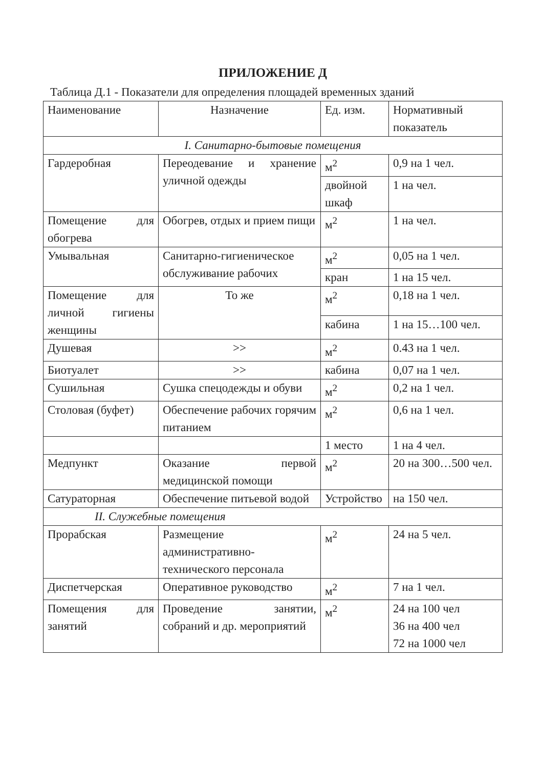ПРИЛОЖЕНИЕ Д
Таблица Д.1 - Показатели для определения площадей временных зданий
| Наименование | Назначение | Ед. изм. | Нормативный показатель |
| I. Санитарно-бытовые помещения | | | |
| Гардеробная | Переодевание и хранение уличной одежды | м<sup>2</sup> | 0,9 на 1 чел. |
| | | двойной шкаф | 1 на чел. |
| Помещение для обогрева | Обогрев, отдых и прием пищи | м<sup>2</sup> | 1 на чел. |
| Умывальная | Санитарно-гигиеническое обслуживание рабочих | м<sup>2</sup> | 0,05 на 1 чел. |
| | | кран | 1 на 15 чел. |
| Помещение для личной гигиены женщины | То же | м<sup>2</sup> | 0,18 на 1 чел. |
| | | кабина | 1 на 15…100 чел. |
| Душевая | >> | м<sup>2</sup> | 0.43 на 1 чел. |
| Биотуалет | >> | кабина | 0,07 на 1 чел. |
| Сушильная | Сушка спецодежды и обуви | м<sup>2</sup> | 0,2 на 1 чел. |
| Столовая (буфет) | Обеспечение рабочих горячим питанием | м<sup>2</sup> | 0,6 на 1 чел. |
| | | 1 место | 1 на 4 чел. |
| Медпункт | Оказание первой медицинской помощи | м<sup>2</sup> | 20 на 300…500 чел. |
| Сатураторная | Обеспечение питьевой водой | Устройство | на 150 чел. |
| II. Служебные помещения | | | |
| Прорабская | Размещение административно-технического персонала | м<sup>2</sup> | 24 на 5 чел. |
| Диспетчерская | Оперативное руководство | м<sup>2</sup> | 7 на 1 чел. |
| Помещения для занятий | Проведение занятии, собраний и др. мероприятий | м<sup>2</sup> | 24 на 100 чел 36 на 400 чел 72 на 1000 чел |